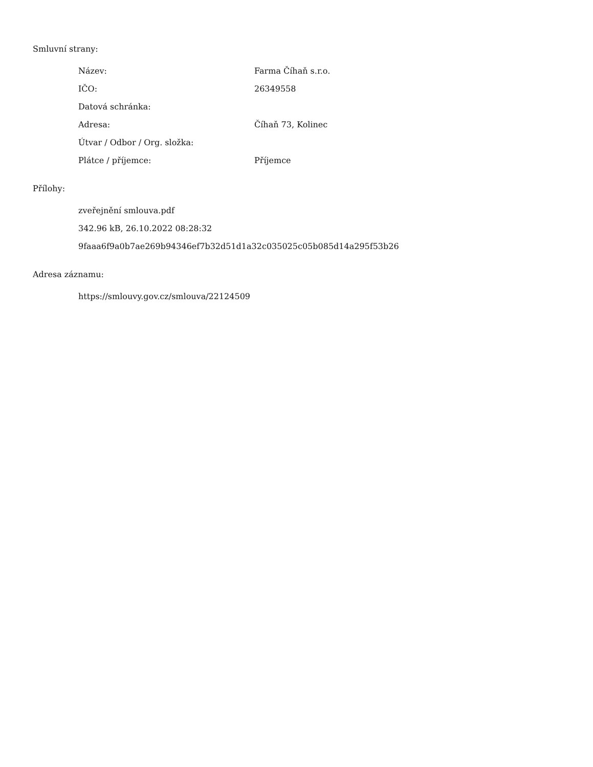Smluvní strany:
| Název: | Farma Číhaň s.r.o. |
| IČO: | 26349558 |
| Datová schránka: | |
| Adresa: | Číhaň 73, Kolinec |
| Útvar / Odbor / Org. složka: | |
| Plátce / příjemce: | Příjemce |
Přílohy:
| zveřejnění smlouva.pdf |
| 342.96 kB, 26.10.2022 08:28:32 |
| 9faaa6f9a0b7ae269b94346ef7b32d51d1a32c035025c05b085d14a295f53b26 |
Adresa záznamu:
| https://smlouvy.gov.cz/smlouva/22124509 |